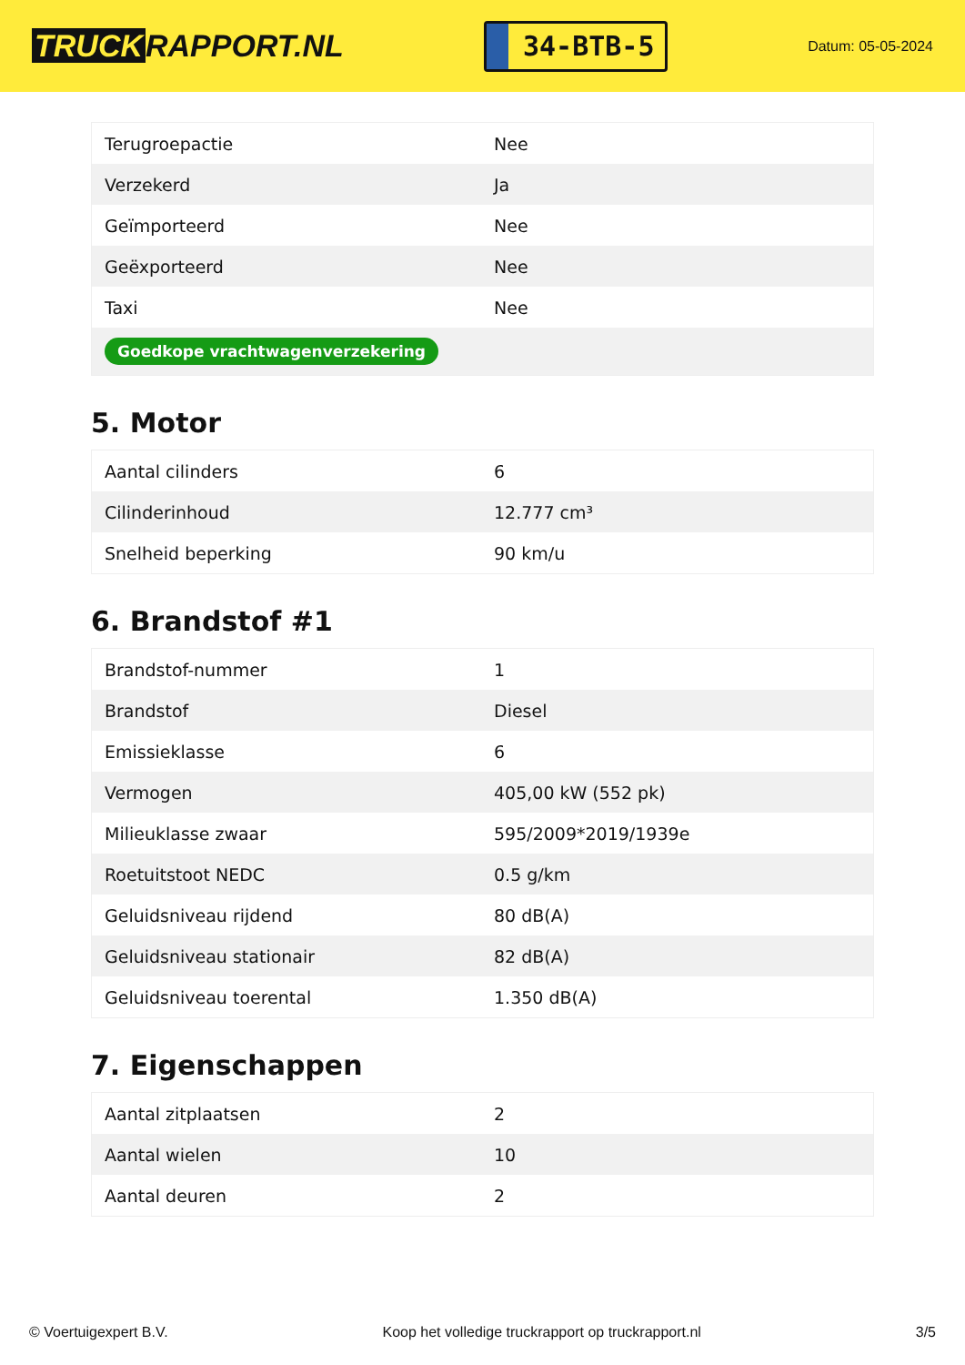TRUCK RAPPORT.NL
34-BTB-5
Datum: 05-05-2024
| Terugroepactie | Nee |
| Verzekerd | Ja |
| Geïmporteerd | Nee |
| Geëxporteerd | Nee |
| Taxi | Nee |
| Goedkope vrachtwagenverzekering | |
5. Motor
| Aantal cilinders | 6 |
| Cilinderinhoud | 12.777 cm³ |
| Snelheid beperking | 90 km/u |
6. Brandstof #1
| Brandstof-nummer | 1 |
| Brandstof | Diesel |
| Emissieklasse | 6 |
| Vermogen | 405,00 kW (552 pk) |
| Milieuklasse zwaar | 595/2009*2019/1939e |
| Roetuitstoot NEDC | 0.5 g/km |
| Geluidsniveau rijdend | 80 dB(A) |
| Geluidsniveau stationair | 82 dB(A) |
| Geluidsniveau toerental | 1.350 dB(A) |
7. Eigenschappen
| Aantal zitplaatsen | 2 |
| Aantal wielen | 10 |
| Aantal deuren | 2 |
© Voertuigexpert B.V. Koop het volledige truckrapport op truckrapport.nl 3/5